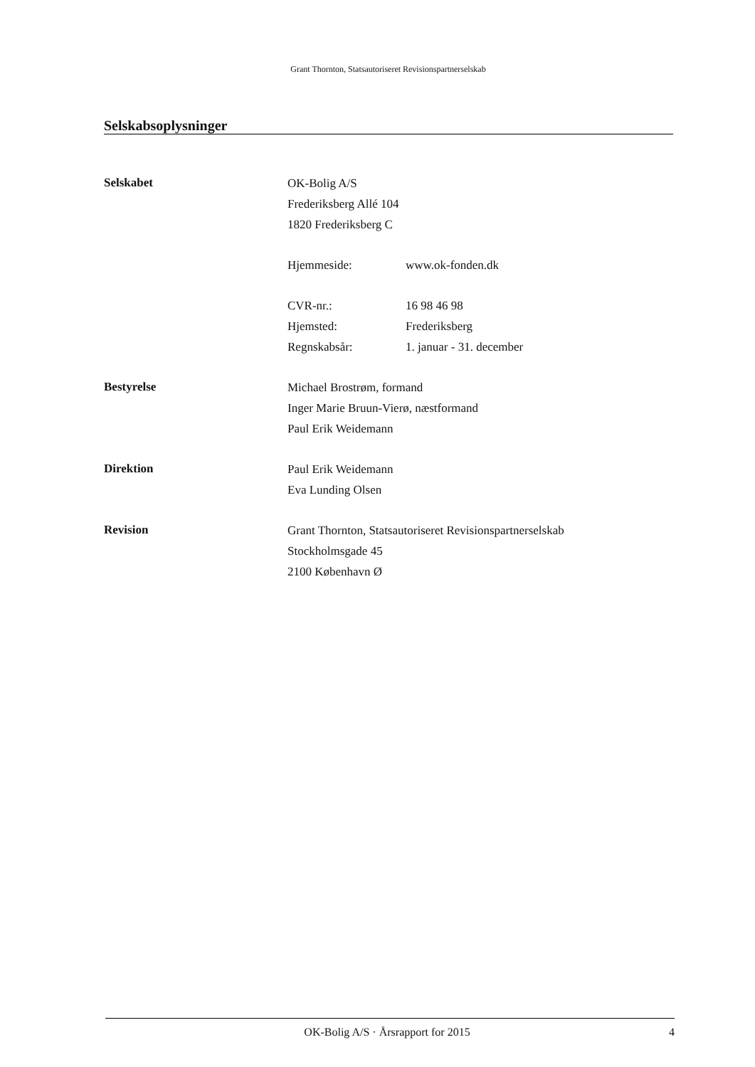Grant Thornton, Statsautoriseret Revisionspartnerselskab
Selskabsoplysninger
Selskabet
OK-Bolig A/S
Frederiksberg Allé 104
1820 Frederiksberg C
Hjemmeside: www.ok-fonden.dk
CVR-nr.: 16 98 46 98
Hjemsted: Frederiksberg
Regnskabsår: 1. januar - 31. december
Bestyrelse
Michael Brostrøm, formand
Inger Marie Bruun-Vierø, næstformand
Paul Erik Weidemann
Direktion
Paul Erik Weidemann
Eva Lunding Olsen
Revision
Grant Thornton, Statsautoriseret Revisionspartnerselskab
Stockholmsgade 45
2100 København Ø
OK-Bolig A/S · Årsrapport for 2015 4